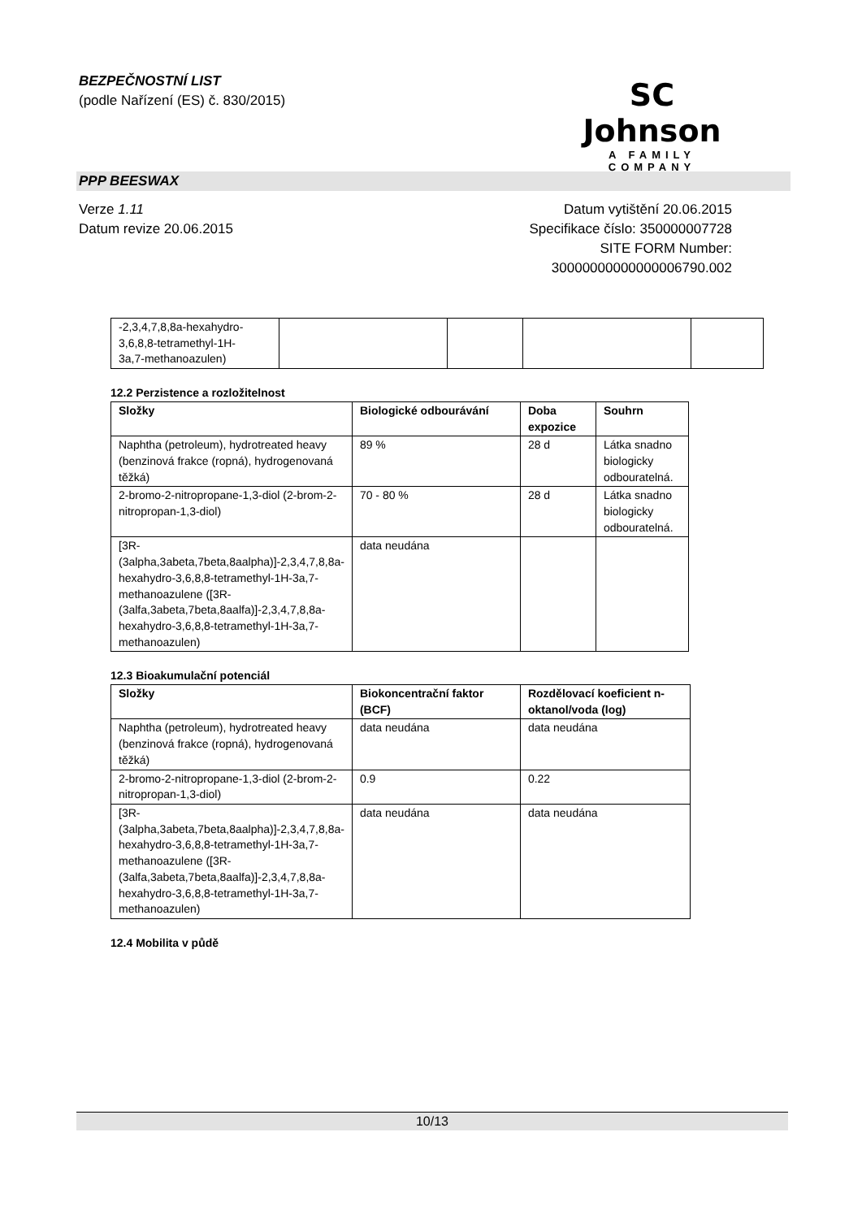BEZPEČNOSTNÍ LIST
(podle Nařízení (ES) č. 830/2015)
SC Johnson
A FAMILY COMPANY
PPP BEESWAX
Verze 1.11
Datum revize 20.06.2015
Datum vytištění 20.06.2015
Specifikace číslo: 350000007728
SITE FORM Number:
30000000000000006790.002
| -2,3,4,7,8,8a-hexahydro- 3,6,8,8-tetramethyl-1H- 3a,7-methanoazulen) | | | | |
12.2 Perzistence a rozložitelnost
| Složky | Biologické odbourávání | Doba expozice | Souhrn |
| --- | --- | --- | --- |
| Naphtha (petroleum), hydrotreated heavy (benzinová frakce (ropná), hydrogenovaná těžká) | 89 % | 28 d | Látka snadno biologicky odbouratelná. |
| 2-bromo-2-nitropropane-1,3-diol (2-brom-2-nitropropan-1,3-diol) | 70 - 80 % | 28 d | Látka snadno biologicky odbouratelná. |
| [3R-(3alpha,3abeta,7beta,8aalpha)]-2,3,4,7,8,8a-hexahydro-3,6,8,8-tetramethyl-1H-3a,7-methanoazulene ([3R-(3alfa,3abeta,7beta,8aalfa)]-2,3,4,7,8,8a-hexahydro-3,6,8,8-tetramethyl-1H-3a,7-methanoazulen) | data neudána | | |
12.3 Bioakumulační potenciál
| Složky | Biokoncentrační faktor (BCF) | Rozdělovací koeficient n-oktanol/voda (log) |
| --- | --- | --- |
| Naphtha (petroleum), hydrotreated heavy (benzinová frakce (ropná), hydrogenovaná těžká) | data neudána | data neudána |
| 2-bromo-2-nitropropane-1,3-diol (2-brom-2-nitropropan-1,3-diol) | 0.9 | 0.22 |
| [3R-(3alpha,3abeta,7beta,8aalpha)]-2,3,4,7,8,8a-hexahydro-3,6,8,8-tetramethyl-1H-3a,7-methanoazulene ([3R-(3alfa,3abeta,7beta,8aalfa)]-2,3,4,7,8,8a-hexahydro-3,6,8,8-tetramethyl-1H-3a,7-methanoazulen) | data neudána | data neudána |
12.4 Mobilita v půdě
10/13